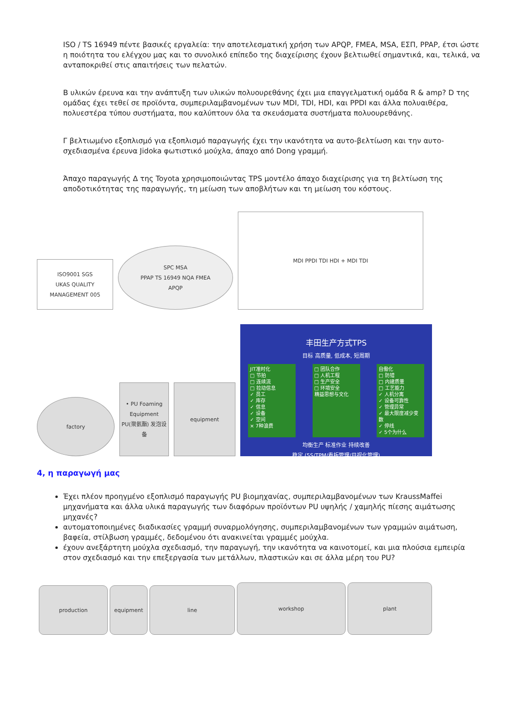ISO / TS 16949 πέντε βασικές εργαλεία: την αποτελεσματική χρήση των APQP, FMEA, MSA, ΕΣΠ, PPAP, έτσι ώστε η ποιότητα του ελέγχου μας και το συνολικό επίπεδο της διαχείρισης έχουν βελτιωθεί σημαντικά, και, τελικά, να ανταποκριθεί στις απαιτήσεις των πελατών.
B υλικών έρευνα και την ανάπτυξη των υλικών πολυουρεθάνης έχει μια επαγγελματική ομάδα R & amp? D της ομάδας έχει τεθεί σε προϊόντα, συμπεριλαμβανομένων των MDI, TDI, HDI, και PPDI και άλλα πολυαιθέρα, πολυεστέρα τύπου συστήματα, που καλύπτουν όλα τα σκευάσματα συστήματα πολυουρεθάνης.
Γ βελτιωμένο εξοπλισμό για εξοπλισμό παραγωγής έχει την ικανότητα να αυτο-βελτίωση και την αυτο-σχεδιασμένα έρευνα Jidoka φωτιστικό μούχλα, άπαχο από Dong γραμμή.
Άπαχο παραγωγής Δ της Toyota χρησιμοποιώντας TPS μοντέλο άπαχο διαχείρισης για τη βελτίωση της αποδοτικότητας της παραγωγής, τη μείωση των αποβλήτων και τη μείωση του κόστους.
ISO9001 SGS
UKAS QUALITY MANAGEMENT 005
SPC MSA
PPAP TS 16949 NQA FMEA
APQP
MDI PPDI TDI HDI + MDI TDI
factory
• PU Foaming Equipment
PU(聚氨酯) 发泡设备
equipment
丰田生产方式TPS
目标 高质量, 低成本, 短周期
JIT准时化
□ 节拍
□ 连续流
□ 拉动信息
✓ 员工
✓ 库存
✓ 信息
✓ 设备
✓ 空间
× 7种浪费
□ 团队合作
□ 人机工程
□ 生产安全
□ 环境安全
精益思想与文化
自働化
□ 防错
□ 内建质量
□ 工艺能力
✓ 人机分离
✓ 设备可靠性
✓ 管理异常
✓ 最大限度减少变数
✓ 停线
✓ 5个为什么
均衡生产 标准作业 持续改善
稳定 (5S/TPM/看板管理/目视化管理)
4, η παραγωγή μας
Έχει πλέον προηγμένο εξοπλισμό παραγωγής PU βιομηχανίας, συμπεριλαμβανομένων των KraussMaffei μηχανήματα και άλλα υλικά παραγωγής των διαφόρων προϊόντων PU υψηλής / χαμηλής πίεσης αιμάτωσης μηχανές?
αυτοματοποιημένες διαδικασίες γραμμή συναρμολόγησης, συμπεριλαμβανομένων των γραμμών αιμάτωση, βαφεία, στίλβωση γραμμές, δεδομένου ότι ανακινείται γραμμές μούχλα.
έχουν ανεξάρτητη μούχλα σχεδιασμό, την παραγωγή, την ικανότητα να καινοτομεί, και μια πλούσια εμπειρία στον σχεδιασμό και την επεξεργασία των μετάλλων, πλαστικών και σε άλλα μέρη του PU?
production
equipment
line
workshop
plant